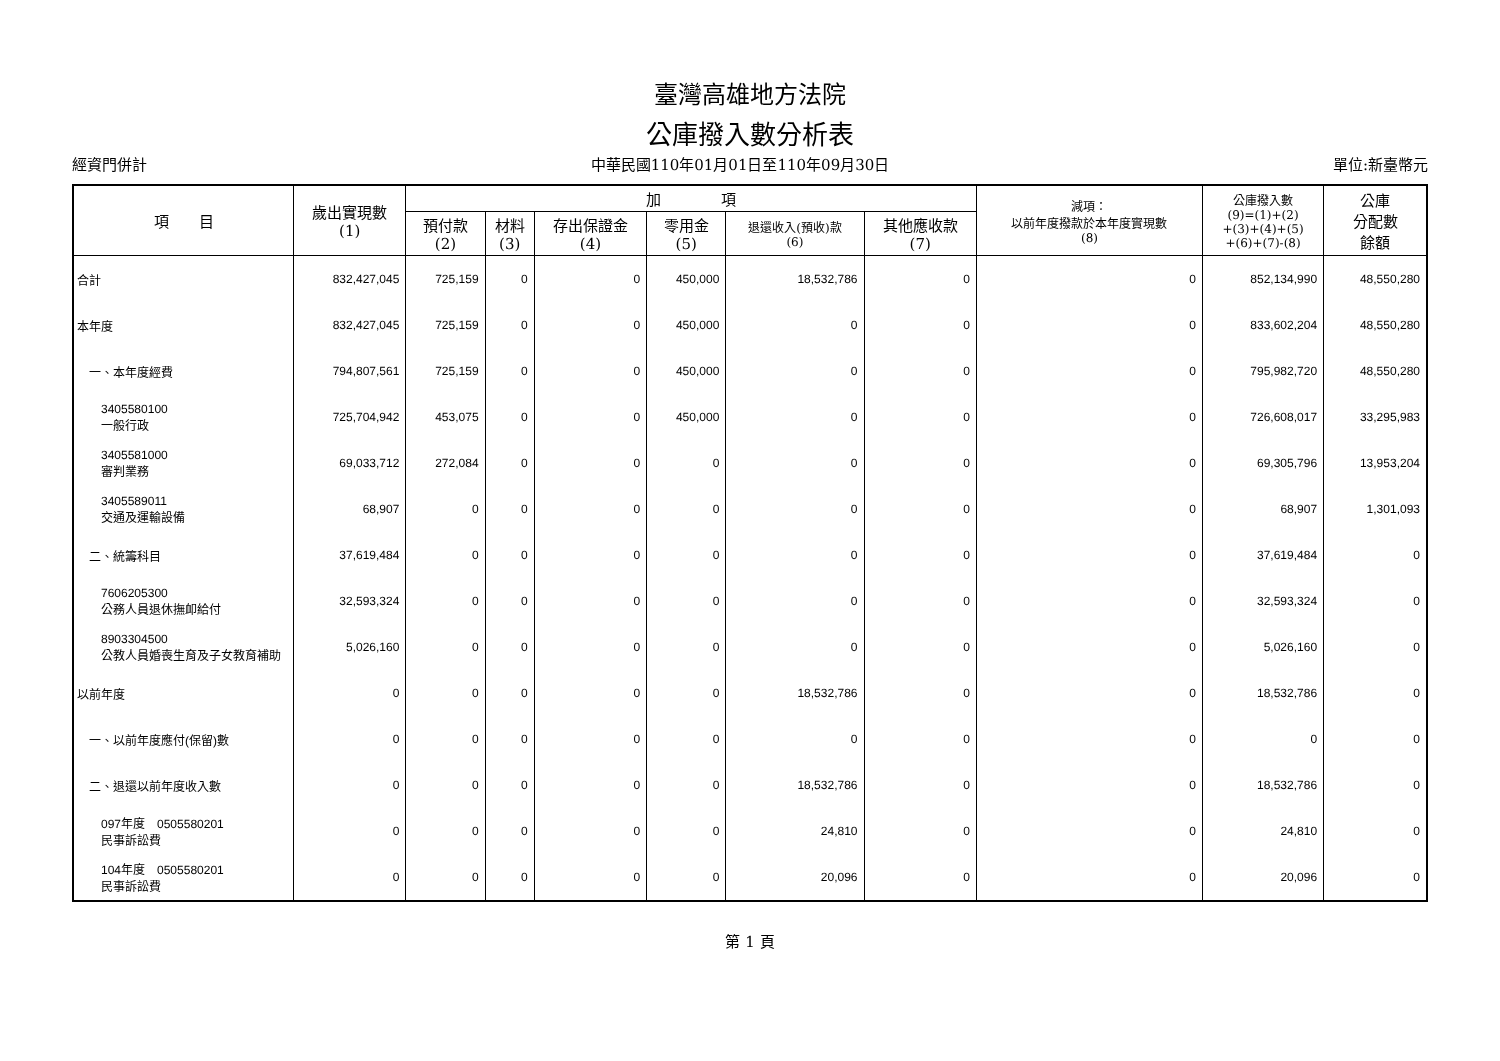臺灣高雄地方法院
公庫撥入數分析表
經資門併計 中華民國110年01月01日至110年09月30日 單位:新臺幣元
| 項 目 | 歲出實現數 (1) | 加 項 | | | | | | 減項： 以前年度撥款於本年度實現數 (8) | 公庫撥入數 (9)=(1)+(2) +(3)+(4)+(5) +(6)+(7)-(8) | 公庫 分配數 餘額 |
| --- | --- | --- | --- | --- | --- | --- | --- | --- | --- | --- |
| | | 預付款 (2) | 材料 (3) | 存出保證金 (4) | 零用金 (5) | 退還收入(預收)款 (6) | 其他應收款 (7) | | | |
| 合計 | 832,427,045 | 725,159 | 0 | 0 | 450,000 | 18,532,786 | 0 | 0 | 852,134,990 | 48,550,280 |
| 本年度 | 832,427,045 | 725,159 | 0 | 0 | 450,000 | 0 | 0 | 0 | 833,602,204 | 48,550,280 |
| 一、本年度經費 | 794,807,561 | 725,159 | 0 | 0 | 450,000 | 0 | 0 | 0 | 795,982,720 | 48,550,280 |
| 3405580100 一般行政 | 725,704,942 | 453,075 | 0 | 0 | 450,000 | 0 | 0 | 0 | 726,608,017 | 33,295,983 |
| 3405581000 審判業務 | 69,033,712 | 272,084 | 0 | 0 | 0 | 0 | 0 | 0 | 69,305,796 | 13,953,204 |
| 3405589011 交通及運輸設備 | 68,907 | 0 | 0 | 0 | 0 | 0 | 0 | 0 | 68,907 | 1,301,093 |
| 二、統籌科目 | 37,619,484 | 0 | 0 | 0 | 0 | 0 | 0 | 0 | 37,619,484 | 0 |
| 7606205300 公務人員退休撫卹給付 | 32,593,324 | 0 | 0 | 0 | 0 | 0 | 0 | 0 | 32,593,324 | 0 |
| 8903304500 公教人員婚喪生育及子女教育補助 | 5,026,160 | 0 | 0 | 0 | 0 | 0 | 0 | 0 | 5,026,160 | 0 |
| 以前年度 | 0 | 0 | 0 | 0 | 0 | 18,532,786 | 0 | 0 | 18,532,786 | 0 |
| 一、以前年度應付(保留)數 | 0 | 0 | 0 | 0 | 0 | 0 | 0 | 0 | 0 | 0 |
| 二、退還以前年度收入數 | 0 | 0 | 0 | 0 | 0 | 18,532,786 | 0 | 0 | 18,532,786 | 0 |
| 097年度 0505580201 民事訴訟費 | 0 | 0 | 0 | 0 | 0 | 24,810 | 0 | 0 | 24,810 | 0 |
| 104年度 0505580201 民事訴訟費 | 0 | 0 | 0 | 0 | 0 | 20,096 | 0 | 0 | 20,096 | 0 |
第 1 頁